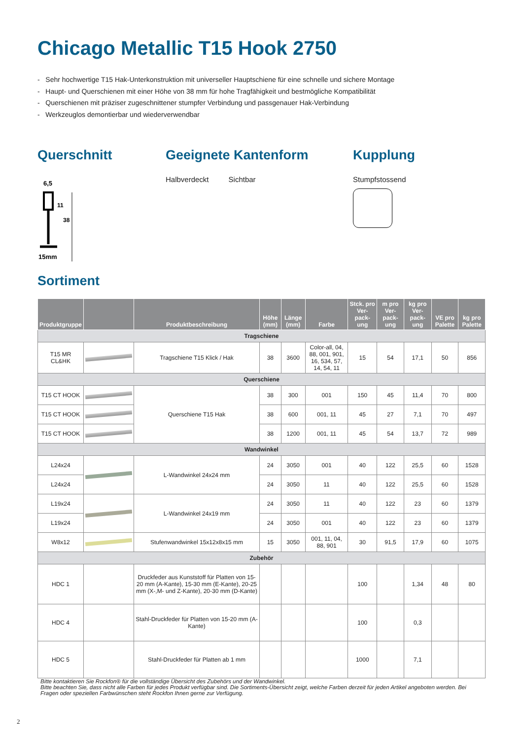Chicago Metallic T15 Hook 2750
- Sehr hochwertige T15 Hak-Unterkonstruktion mit universeller Hauptschiene für eine schnelle und sichere Montage
- Haupt- und Querschienen mit einer Höhe von 38 mm für hohe Tragfähigkeit und bestmögliche Kompatibilität
- Querschienen mit präziser zugeschnittener stumpfer Verbindung und passgenauer Hak-Verbindung
- Werkzeuglos demontierbar und wiederverwendbar
Querschnitt
6,5
38
11
15mm
Geeignete Kantenform
Halbverdeckt Sichtbar
Kupplung
Stumpfstossend
Sortiment
| Produktgruppe | | Produktbeschreibung | Höhe (mm) | Länge (mm) | Farbe | Stck. pro Ver-pack-ung | m pro Ver-pack-ung | kg pro Ver-pack-ung | VE pro Palette | kg pro Palette |
| --- | --- | --- | --- | --- | --- | --- | --- | --- | --- | --- |
| Tragschiene | | | | | | | | | | |
| T15 MR CL&HK | | Tragschiene T15 Klick / Hak | 38 | 3600 | Color-all, 04, 88, 001, 901, 16, 534, 57, 14, 54, 11 | 15 | 54 | 17,1 | 50 | 856 |
| Querschiene | | | | | | | | | | |
| T15 CT HOOK | | Querschiene T15 Hak | 38 | 300 | 001 | 150 | 45 | 11,4 | 70 | 800 |
| T15 CT HOOK | | | 38 | 600 | 001, 11 | 45 | 27 | 7,1 | 70 | 497 |
| T15 CT HOOK | | | 38 | 1200 | 001, 11 | 45 | 54 | 13,7 | 72 | 989 |
| Wandwinkel | | | | | | | | | | |
| L24x24 | | L-Wandwinkel 24x24 mm | 24 | 3050 | 001 | 40 | 122 | 25,5 | 60 | 1528 |
| L24x24 | | | 24 | 3050 | 11 | 40 | 122 | 25,5 | 60 | 1528 |
| L19x24 | | L-Wandwinkel 24x19 mm | 24 | 3050 | 11 | 40 | 122 | 23 | 60 | 1379 |
| L19x24 | | | 24 | 3050 | 001 | 40 | 122 | 23 | 60 | 1379 |
| W8x12 | | Stufenwandwinkel 15x12x8x15 mm | 15 | 3050 | 001, 11, 04, 88, 901 | 30 | 91,5 | 17,9 | 60 | 1075 |
| Zubehör | | | | | | | | | | |
| HDC 1 | | Druckfeder aus Kunststoff für Platten von 15-20 mm (A-Kante), 15-30 mm (E-Kante), 20-25 mm (X-,M- und Z-Kante), 20-30 mm (D-Kante) | | | | 100 | | 1,34 | 48 | 80 |
| HDC 4 | | Stahl-Druckfeder für Platten von 15-20 mm (A-Kante) | | | | 100 | | 0,3 | | |
| HDC 5 | | Stahl-Druckfeder für Platten ab 1 mm | | | | 1000 | | 7,1 | | |
Bitte kontaktieren Sie Rockfon® für die vollständige Übersicht des Zubehörs und der Wandwinkel.
Bitte beachten Sie, dass nicht alle Farben für jedes Produkt verfügbar sind. Die Sortiments-Übersicht zeigt, welche Farben derzeit für jeden Artikel angeboten werden. Bei Fragen oder speziellen Farbwünschen steht Rockfon Ihnen gerne zur Verfügung.
2